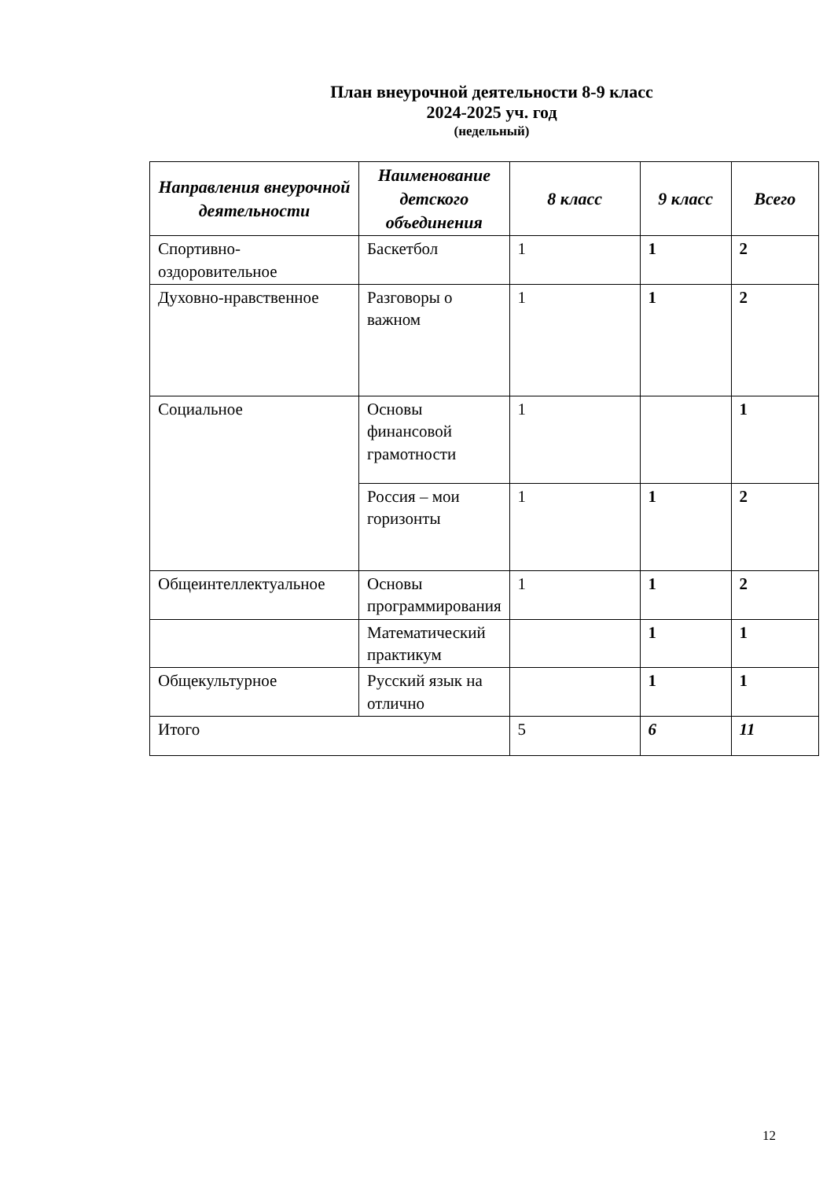План внеурочной деятельности 8-9 класс
2024-2025 уч. год
(недельный)
| Направления внеурочной деятельности | Наименование детского объединения | 8 класс | 9 класс | Всего |
| --- | --- | --- | --- | --- |
| Спортивно-оздоровительное | Баскетбол | 1 | 1 | 2 |
| Духовно-нравственное | Разговоры о важном | 1 | 1 | 2 |
| Социальное | Основы финансовой грамотности | 1 | | 1 |
| | Россия – мои горизонты | 1 | 1 | 2 |
| Общеинтеллектуальное | Основы программирования | 1 | 1 | 2 |
| | Математический практикум | | 1 | 1 |
| Общекультурное | Русский язык на отлично | | 1 | 1 |
| Итого | | 5 | 6 | 11 |
12